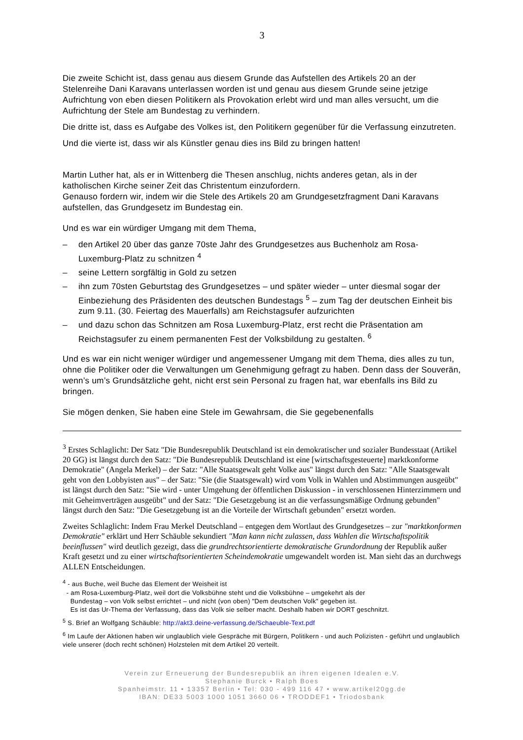3
Die zweite Schicht ist, dass genau aus diesem Grunde das Aufstellen des Artikels 20 an der Stelenreihe Dani Karavans unterlassen worden ist und genau aus diesem Grunde seine jetzige Aufrichtung von eben diesen Politikern als Provokation erlebt wird und man alles versucht, um die Aufrichtung der Stele am Bundestag zu verhindern.
Die dritte ist, dass es Aufgabe des Volkes ist, den Politikern gegenüber für die Verfassung einzutreten.
Und die vierte ist, dass wir als Künstler genau dies ins Bild zu bringen hatten!
Martin Luther hat, als er in Wittenberg die Thesen anschlug, nichts anderes getan, als in der katholischen Kirche seiner Zeit das Christentum einzufordern.
Genauso fordern wir, indem wir die Stele des Artikels 20 am Grundgesetzfragment Dani Karavans aufstellen, das Grundgesetz im Bundestag ein.
Und es war ein würdiger Umgang mit dem Thema,
– den Artikel 20 über das ganze 70ste Jahr des Grundgesetzes aus Buchenholz am Rosa-Luxemburg-Platz zu schnitzen <sup>4</sup>
– seine Lettern sorgfältig in Gold zu setzen
– ihn zum 70sten Geburtstag des Grundgesetzes – und später wieder – unter diesmal sogar der Einbeziehung des Präsidenten des deutschen Bundestags <sup>5</sup> – zum Tag der deutschen Einheit bis zum 9.11. (30. Feiertag des Mauerfalls) am Reichstagsufer aufzurichten
– und dazu schon das Schnitzen am Rosa Luxemburg-Platz, erst recht die Präsentation am Reichstagsufer zu einem permanenten Fest der Volksbildung zu gestalten. <sup>6</sup>
Und es war ein nicht weniger würdiger und angemessener Umgang mit dem Thema, dies alles zu tun, ohne die Politiker oder die Verwaltungen um Genehmigung gefragt zu haben. Denn dass der Souverän, wenn’s um’s Grundsätzliche geht, nicht erst sein Personal zu fragen hat, war ebenfalls ins Bild zu bringen.
Sie mögen denken, Sie haben eine Stele im Gewahrsam, die Sie gegebenenfalls
<sup>3</sup> Erstes Schlaglicht: Der Satz "Die Bundesrepublik Deutschland ist ein demokratischer und sozialer Bundesstaat (Artikel 20 GG) ist längst durch den Satz: "Die Bundesrepublik Deutschland ist eine [wirtschaftsgesteuerte] marktkonforme Demokratie" (Angela Merkel) – der Satz: "Alle Staatsgewalt geht Volke aus" längst durch den Satz: "Alle Staatsgewalt geht von den Lobbyisten aus" – der Satz: "Sie (die Staatsgewalt) wird vom Volk in Wahlen und Abstimmungen ausgeübt" ist längst durch den Satz: "Sie wird - unter Umgehung der öffentlichen Diskussion - in verschlossenen Hinterzimmern und mit Geheimverträgen ausgeübt" und der Satz: "Die Gesetzgebung ist an die verfassungsmäßige Ordnung gebunden" längst durch den Satz: "Die Gesetzgebung ist an die Vorteile der Wirtschaft gebunden" ersetzt worden.
Zweites Schlaglicht: Indem Frau Merkel Deutschland – entgegen dem Wortlaut des Grundgesetzes – zur "marktkonformen Demokratie" erklärt und Herr Schäuble sekundiert "Man kann nicht zulassen, dass Wahlen die Wirtschaftspolitik beeinflussen" wird deutlich gezeigt, dass die grundrechtsorientierte demokratische Grundordnung der Republik außer Kraft gesetzt und zu einer wirtschaftsorientierten Scheindemokratie umgewandelt worden ist. Man sieht das an durchwegs ALLEN Entscheidungen.
<sup>4</sup> - aus Buche, weil Buche das Element der Weisheit ist
- am Rosa-Luxemburg-Platz, weil dort die Volksbühne steht und die Volksbühne – umgekehrt als der
Bundestag – von Volk selbst errichtet – und nicht (von oben) "Dem deutschen Volk" gegeben ist.
Es ist das Ur-Thema der Verfassung, dass das Volk sie selber macht. Deshalb haben wir DORT geschnitzt.
<sup>5</sup> S. Brief an Wolfgang Schäuble: http://akt3.deine-verfassung.de/Schaeuble-Text.pdf
<sup>6</sup> Im Laufe der Aktionen haben wir unglaublich viele Gespräche mit Bürgern, Politikern - und auch Polizisten - geführt und unglaublich viele unserer (doch recht schönen) Holzstelen mit dem Artikel 20 verteilt.
Verein zur Erneuerung der Bundesrepublik an ihren eigenen Idealen e.V.
Stephanie Burck • Ralph Boes
Spanheimstr. 11 • 13357 Berlin • Tel: 030 - 499 116 47 • www.artikel20gg.de
IBAN: DE33 5003 1000 1051 3660 06 • TRODDEF1 • Triodosbank